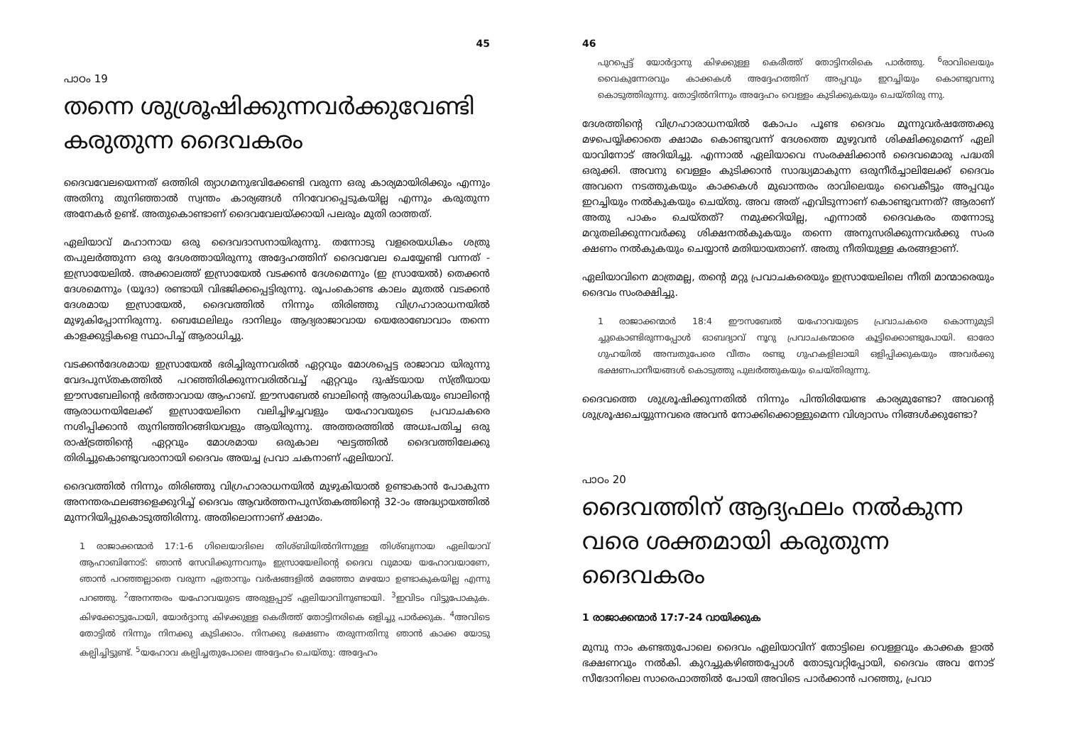45
പാഠം 19
തന്നെ ശുശ്രൂഷിക്കുന്നവർക്കുവേണ്ടി കരുതുന്ന ദൈവകരം
ദൈവവേലയെന്നത് ഒത്തിരി ത്യാഗമനുഭവിക്കേണ്ടി വരുന്ന ഒരു കാര്യമായിരിക്കും എന്നും അതിനു തുനിഞ്ഞാൽ സ്വന്തം കാര്യങ്ങൾ നിറവേറപ്പെടുകയില്ല എന്നും കരുതുന്ന അനേകർ ഉണ്ട്. അതുകൊണ്ടാണ് ദൈവവേലയ്ക്കായി പലരും മുതി രാത്തത്.
ഏലിയാവ് മഹാനായ ഒരു ദൈവദാസനായിരുന്നു. തന്നോടു വളരെയധികം ശത്രു തപുലർത്തുന്ന ഒരു ദേശത്തായിരുന്നു അദ്ദേഹത്തിന് ദൈവവേല ചെയ്യേണ്ടി വന്നത് - ഇസ്രായേലിൽ. അക്കാലത്ത് ഇസ്രായേൽ വടക്കൻ ദേശമെന്നും (ഇ സ്രായേൽ) തെക്കൻ ദേശമെന്നും (യൂദാ) രണ്ടായി വിഭജിക്കപ്പെട്ടിരുന്നു. രൂപംകൊണ്ട കാലം മുതൽ വടക്കൻ ദേശമായ ഇസ്രായേൽ, ദൈവത്തിൽ നിന്നും തിരിഞ്ഞു വിഗ്രഹാരാധനയിൽ മുഴുകിപ്പോന്നിരുന്നു. ബെഥേലിലും ദാനിലും ആദ്യരാജാവായ യെരോബോവാം തന്നെ കാളക്കുട്ടികളെ സ്ഥാപിച്ച് ആരാധിച്ചു.
വടക്കൻദേശമായ ഇസ്രായേൽ ഭരിച്ചിരുന്നവരിൽ ഏറ്റവും മോശപ്പെട്ട രാജാവാ യിരുന്നു വേദപുസ്തകത്തിൽ പറഞ്ഞിരിക്കുന്നവരിൽവച്ച് ഏറ്റവും ദുഷ്ടയായ സ്ത്രീയായ ഈസബേലിന്റെ ഭർത്താവായ ആഹാബ്. ഈസബേൽ ബാലിന്റെ ആരാധികയും ബാലിന്റെ ആരാധനയിലേക്ക് ഇസ്രായേലിനെ വലിച്ചിഴച്ചവളും യഹോവയുടെ പ്രവാചകരെ നശിപ്പിക്കാൻ തുനിഞ്ഞിറങ്ങിയവളും ആയിരുന്നു. അത്തരത്തിൽ അധഃപതിച്ച ഒരു രാഷ്ട്രത്തിന്റെ ഏറ്റവും മോശമായ ഒരുകാല ഘട്ടത്തിൽ ദൈവത്തിലേക്കു തിരിച്ചുകൊണ്ടുവരാനായി ദൈവം അയച്ച പ്രവാ ചകനാണ് ഏലിയാവ്.
ദൈവത്തിൽ നിന്നും തിരിഞ്ഞു വിഗ്രഹാരാധനയിൽ മുഴുകിയാൽ ഉണ്ടാകാൻ പോകുന്ന അനന്തരഫലങ്ങളെക്കുറിച്ച് ദൈവം ആവർത്തനപുസ്തകത്തിന്റെ 32-ാം അദ്ധ്യായത്തിൽ മുന്നറിയിപ്പുകൊടുത്തിരിന്നു. അതിലൊന്നാണ് ക്ഷാമം.
1 രാജാക്കന്മാർ 17:1-6 ഗിലെയാദിലെ തിശ്ബിയിൽനിന്നുള്ള തിശ്ബ്യനായ ഏലിയാവ് ആഹാബിനോട്: ഞാൻ സേവിക്കുന്നവനും ഇസ്രായേലിന്റെ ദൈവ വുമായ യഹോവയാണേ, ഞാൻ പറഞ്ഞല്ലാതെ വരുന്ന ഏതാനും വർഷങ്ങളിൽ മഞ്ഞോ മഴയോ ഉണ്ടാകുകയില്ല എന്നു പറഞ്ഞു. <sup>2</sup>അനന്തരം യഹോവയുടെ അരുളപ്പാട് ഏലിയാവിനുണ്ടായി. <sup>3</sup>ഇവിടം വിട്ടുപോകുക. കിഴക്കോട്ടുപോയി, യോർദ്ദാനു കിഴക്കുള്ള കെരീത്ത് തോട്ടിനരികെ ഒളിച്ചു പാർക്കുക. <sup>4</sup>അവിടെ തോട്ടിൽ നിന്നും നിനക്കു കുടിക്കാം. നിനക്കു ഭക്ഷണം തരുന്നതിനു ഞാൻ കാക്ക യോടു കല്പിച്ചിട്ടുണ്ട്. <sup>5</sup>യഹോവ കല്പിച്ചതുപോലെ അദ്ദേഹം ചെയ്തു: അദ്ദേഹം
46
പുറപ്പെട്ട് യോർദ്ദാനു കിഴക്കുള്ള കെരീത്ത് തോട്ടിനരികെ പാർത്തു. <sup>6</sup>രാവിലെയും വൈകുന്നേരവും കാക്കകൾ അദ്ദേഹത്തിന് അപ്പവും ഇറച്ചിയും കൊണ്ടുവന്നു കൊടുത്തിരുന്നു. തോട്ടിൽനിന്നും അദ്ദേഹം വെള്ളം കുടിക്കുകയും ചെയ്തിരു ന്നു.
ദേശത്തിന്റെ വിഗ്രഹാരാധനയിൽ കോപം പൂണ്ട ദൈവം മൂന്നുവർഷത്തേക്കു മഴപെയ്യിക്കാതെ ക്ഷാമം കൊണ്ടുവന്ന് ദേശത്തെ മുഴുവൻ ശിക്ഷിക്കുമെന്ന് ഏലി യാവിനോട് അറിയിച്ചു. എന്നാൽ ഏലിയാവെ സംരക്ഷിക്കാൻ ദൈവമൊരു പദ്ധതി ഒരുക്കി. അവനു വെള്ളം കുടിക്കാൻ സാദ്ധ്യമാകുന്ന ഒരുനീർച്ചാലിലേക്ക് ദൈവം അവനെ നടത്തുകയും കാക്കകൾ മുഖാന്തരം രാവിലെയും വൈകീട്ടും അപ്പവും ഇറച്ചിയും നൽകുകയും ചെയ്തു. അവ അത് എവിടുന്നാണ് കൊണ്ടുവന്നത്? ആരാണ് അതു പാകം ചെയ്തത്? നമുക്കറിയില്ല, എന്നാൽ ദൈവകരം തന്നോടു മറുതലിക്കുന്നവർക്കു ശിക്ഷനൽകുകയും തന്നെ അനുസരിക്കുന്നവർക്കു സംര ക്ഷണം നൽകുകയും ചെയ്യാൻ മതിയായതാണ്. അതു നീതിയുള്ള കരങ്ങളാണ്.
ഏലിയാവിനെ മാത്രമല്ല, തന്റെ മറ്റു പ്രവാചകരെയും ഇസ്രായേലിലെ നീതി മാന്മാരെയും ദൈവം സംരക്ഷിച്ചു.
1 രാജാക്കന്മാർ 18:4 ഈസബേൽ യഹോവയുടെ പ്രവാചകരെ കൊന്നുമുടി ച്ചുകൊണ്ടിരുന്നപ്പോൾ ഓബദ്യാവ് നൂറു പ്രവാചകന്മാരെ കൂട്ടിക്കൊണ്ടുപോയി. ഓരോ ഗുഹയിൽ അമ്പതുപേരെ വീതം രണ്ടു ഗുഹകളിലായി ഒളിപ്പിക്കുകയും അവർക്കു ഭക്ഷണപാനീയങ്ങൾ കൊടുത്തു പുലർത്തുകയും ചെയ്തിരുന്നു.
ദൈവത്തെ ശുശ്രൂഷിക്കുന്നതിൽ നിന്നും പിന്തിരിയേണ്ട കാര്യമുണ്ടോ? അവന്റെ ശുശ്രൂഷചെയ്യുന്നവരെ അവൻ നോക്കിക്കൊള്ളുമെന്ന വിശ്വാസം നിങ്ങൾക്കുണ്ടോ?
പാഠം 20
ദൈവത്തിന് ആദ്യഫലം നൽകുന്ന വരെ ശക്തമായി കരുതുന്ന ദൈവകരം
1 രാജാക്കന്മാർ 17:7-24 വായിക്കുക
മുമ്പു നാം കണ്ടതുപോലെ ദൈവം ഏലിയാവിന് തോട്ടിലെ വെള്ളവും കാക്കക ളാൽ ഭക്ഷണവും നൽകി. കുറച്ചുകഴിഞ്ഞപ്പോൾ തോടുവറ്റിപ്പോയി, ദൈവം അവ നോട് സീദോനിലെ സാരെഫാത്തിൽ പോയി അവിടെ പാർക്കാൻ പറഞ്ഞു, പ്രവാ